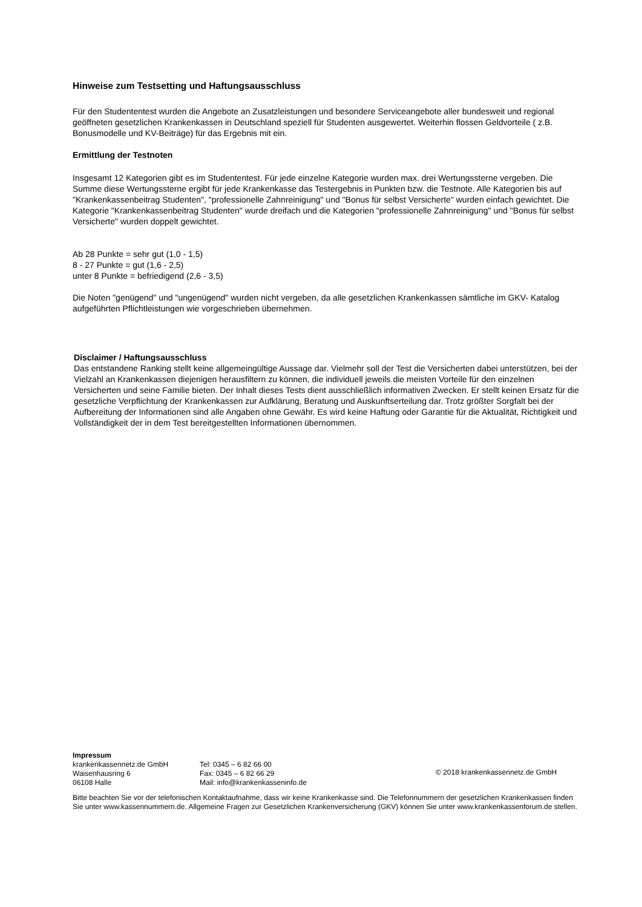Hinweise zum Testsetting und Haftungsausschluss
Für den Studententest wurden die Angebote an Zusatzleistungen und besondere Serviceangebote aller bundesweit und regional geöffneten gesetzlichen Krankenkassen in Deutschland speziell für Studenten ausgewertet. Weiterhin flossen Geldvorteile ( z.B. Bonusmodelle und KV-Beiträge) für das Ergebnis mit ein.
Ermittlung der Testnoten
Insgesamt 12 Kategorien gibt es im Studententest. Für jede einzelne Kategorie wurden max. drei Wertungssterne vergeben. Die Summe diese Wertungssterne ergibt für jede Krankenkasse das Testergebnis in Punkten bzw. die Testnote. Alle Kategorien bis auf "Krankenkassenbeitrag Studenten", "professionelle Zahnreinigung" und "Bonus für selbst Versicherte" wurden einfach gewichtet. Die Kategorie "Krankenkassenbeitrag Studenten" wurde dreifach und die Kategorien "professionelle Zahnreinigung" und "Bonus für selbst Versicherte" wurden doppelt gewichtet.
Ab 28 Punkte = sehr gut (1,0 - 1,5)
8 - 27 Punkte = gut (1,6 - 2,5)
unter 8 Punkte = befriedigend (2,6 - 3,5)
Die Noten "genügend" und "ungenügend" wurden nicht vergeben, da alle gesetzlichen Krankenkassen sämtliche im GKV- Katalog aufgeführten Pflichtleistungen wie vorgeschrieben übernehmen.
Disclaimer / Haftungsausschluss
Das entstandene Ranking stellt keine allgemeingültige Aussage dar. Vielmehr soll der Test die Versicherten dabei unterstützen, bei der Vielzahl an Krankenkassen diejenigen herausfiltern zu können, die individuell jeweils die meisten Vorteile für den einzelnen Versicherten und seine Familie bieten. Der Inhalt dieses Tests dient ausschließlich informativen Zwecken. Er stellt keinen Ersatz für die gesetzliche Verpflichtung der Krankenkassen zur Aufklärung, Beratung und Auskunftserteilung dar. Trotz größter Sorgfalt bei der Aufbereitung der Informationen sind alle Angaben ohne Gewähr. Es wird keine Haftung oder Garantie für die Aktualität, Richtigkeit und Vollständigkeit der in dem Test bereitgestellten Informationen übernommen.
Impressum
krankenkassennetz.de GmbH
Waisenhausring 6
06108 Halle
Tel: 0345 – 6 82 66 00
Fax: 0345 – 6 82 66 29
Mail: info@krankenkasseninfo.de
© 2018 krankenkassennetz.de GmbH
Bitte beachten Sie vor der telefonischen Kontaktaufnahme, dass wir keine Krankenkasse sind. Die Telefonnummern der gesetzlichen Krankenkassen finden Sie unter www.kassennummern.de. Allgemeine Fragen zur Gesetzlichen Krankenversicherung (GKV) können Sie unter www.krankenkassenforum.de stellen.